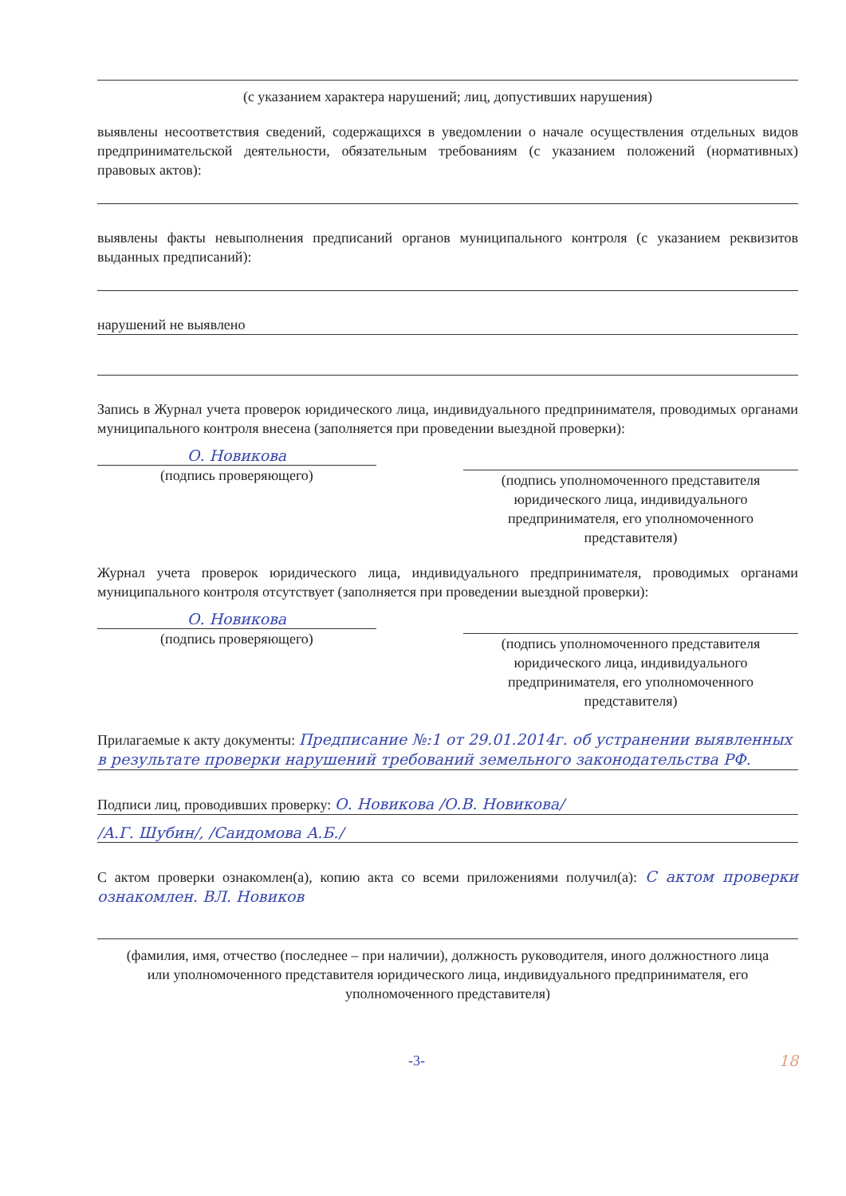(с указанием характера нарушений; лиц, допустивших нарушения)
выявлены несоответствия сведений, содержащихся в уведомлении о начале осуществления отдельных видов предпринимательской деятельности, обязательным требованиям (с указанием положений (нормативных) правовых актов):
выявлены факты невыполнения предписаний органов муниципального контроля (с указанием реквизитов выданных предписаний):
нарушений не выявлено
Запись в Журнал учета проверок юридического лица, индивидуального предпринимателя, проводимых органами муниципального контроля внесена (заполняется при проведении выездной проверки):
О. Новикова
(подпись проверяющего)
(подпись уполномоченного представителя юридического лица, индивидуального предпринимателя, его уполномоченного представителя)
Журнал учета проверок юридического лица, индивидуального предпринимателя, проводимых органами муниципального контроля отсутствует (заполняется при проведении выездной проверки):
О. Новикова
(подпись проверяющего)
(подпись уполномоченного представителя юридического лица, индивидуального предпринимателя, его уполномоченного представителя)
Прилагаемые к акту документы: Предписание №:1 от 29.01.2014г. об устранении выявленных в результате проверки нарушений требований земельного законодательства РФ.
Подписи лиц, проводивших проверку: О. Новикова /О.В. Новикова/
/А.Г. Шубин/, /Саидомова А.Б./
С актом проверки ознакомлен(а), копию акта со всеми приложениями получил(а): С актом проверки ознакомлен. ВЛ. Новиков
(фамилия, имя, отчество (последнее – при наличии), должность руководителя, иного должностного лица
или уполномоченного представителя юридического лица, индивидуального предпринимателя, его уполномоченного представителя)
-3- 18